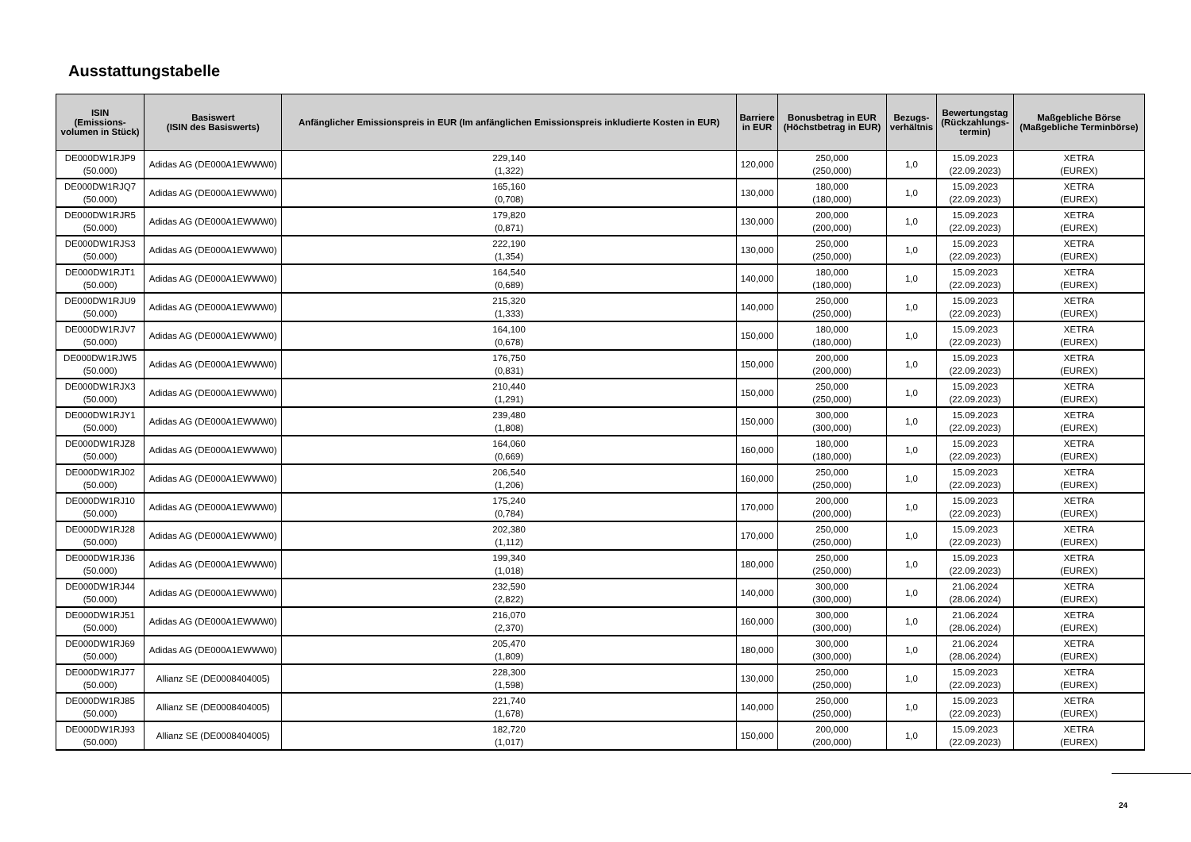Ausstattungstabelle
| ISIN (Emissions- volumen in Stück) | Basiswert (ISIN des Basiswerts) | Anfänglicher Emissionspreis in EUR (Im anfänglichen Emissionspreis inkludierte Kosten in EUR) | Barriere in EUR | Bonusbetrag in EUR (Höchstbetrag in EUR) | Bezugs- verhältnis | Bewertungstag (Rückzahlungs- termin) | Maßgebliche Börse (Maßgebliche Terminbörse) |
| --- | --- | --- | --- | --- | --- | --- | --- |
| DE000DW1RJP9 (50.000) | Adidas AG (DE000A1EWWW0) | 229,140 (1,322) | 120,000 | 250,000 (250,000) | 1,0 | 15.09.2023 (22.09.2023) | XETRA (EUREX) |
| DE000DW1RJQ7 (50.000) | Adidas AG (DE000A1EWWW0) | 165,160 (0,708) | 130,000 | 180,000 (180,000) | 1,0 | 15.09.2023 (22.09.2023) | XETRA (EUREX) |
| DE000DW1RJR5 (50.000) | Adidas AG (DE000A1EWWW0) | 179,820 (0,871) | 130,000 | 200,000 (200,000) | 1,0 | 15.09.2023 (22.09.2023) | XETRA (EUREX) |
| DE000DW1RJS3 (50.000) | Adidas AG (DE000A1EWWW0) | 222,190 (1,354) | 130,000 | 250,000 (250,000) | 1,0 | 15.09.2023 (22.09.2023) | XETRA (EUREX) |
| DE000DW1RJT1 (50.000) | Adidas AG (DE000A1EWWW0) | 164,540 (0,689) | 140,000 | 180,000 (180,000) | 1,0 | 15.09.2023 (22.09.2023) | XETRA (EUREX) |
| DE000DW1RJU9 (50.000) | Adidas AG (DE000A1EWWW0) | 215,320 (1,333) | 140,000 | 250,000 (250,000) | 1,0 | 15.09.2023 (22.09.2023) | XETRA (EUREX) |
| DE000DW1RJV7 (50.000) | Adidas AG (DE000A1EWWW0) | 164,100 (0,678) | 150,000 | 180,000 (180,000) | 1,0 | 15.09.2023 (22.09.2023) | XETRA (EUREX) |
| DE000DW1RJW5 (50.000) | Adidas AG (DE000A1EWWW0) | 176,750 (0,831) | 150,000 | 200,000 (200,000) | 1,0 | 15.09.2023 (22.09.2023) | XETRA (EUREX) |
| DE000DW1RJX3 (50.000) | Adidas AG (DE000A1EWWW0) | 210,440 (1,291) | 150,000 | 250,000 (250,000) | 1,0 | 15.09.2023 (22.09.2023) | XETRA (EUREX) |
| DE000DW1RJY1 (50.000) | Adidas AG (DE000A1EWWW0) | 239,480 (1,808) | 150,000 | 300,000 (300,000) | 1,0 | 15.09.2023 (22.09.2023) | XETRA (EUREX) |
| DE000DW1RJZ8 (50.000) | Adidas AG (DE000A1EWWW0) | 164,060 (0,669) | 160,000 | 180,000 (180,000) | 1,0 | 15.09.2023 (22.09.2023) | XETRA (EUREX) |
| DE000DW1RJ02 (50.000) | Adidas AG (DE000A1EWWW0) | 206,540 (1,206) | 160,000 | 250,000 (250,000) | 1,0 | 15.09.2023 (22.09.2023) | XETRA (EUREX) |
| DE000DW1RJ10 (50.000) | Adidas AG (DE000A1EWWW0) | 175,240 (0,784) | 170,000 | 200,000 (200,000) | 1,0 | 15.09.2023 (22.09.2023) | XETRA (EUREX) |
| DE000DW1RJ28 (50.000) | Adidas AG (DE000A1EWWW0) | 202,380 (1,112) | 170,000 | 250,000 (250,000) | 1,0 | 15.09.2023 (22.09.2023) | XETRA (EUREX) |
| DE000DW1RJ36 (50.000) | Adidas AG (DE000A1EWWW0) | 199,340 (1,018) | 180,000 | 250,000 (250,000) | 1,0 | 15.09.2023 (22.09.2023) | XETRA (EUREX) |
| DE000DW1RJ44 (50.000) | Adidas AG (DE000A1EWWW0) | 232,590 (2,822) | 140,000 | 300,000 (300,000) | 1,0 | 21.06.2024 (28.06.2024) | XETRA (EUREX) |
| DE000DW1RJ51 (50.000) | Adidas AG (DE000A1EWWW0) | 216,070 (2,370) | 160,000 | 300,000 (300,000) | 1,0 | 21.06.2024 (28.06.2024) | XETRA (EUREX) |
| DE000DW1RJ69 (50.000) | Adidas AG (DE000A1EWWW0) | 205,470 (1,809) | 180,000 | 300,000 (300,000) | 1,0 | 21.06.2024 (28.06.2024) | XETRA (EUREX) |
| DE000DW1RJ77 (50.000) | Allianz SE (DE0008404005) | 228,300 (1,598) | 130,000 | 250,000 (250,000) | 1,0 | 15.09.2023 (22.09.2023) | XETRA (EUREX) |
| DE000DW1RJ85 (50.000) | Allianz SE (DE0008404005) | 221,740 (1,678) | 140,000 | 250,000 (250,000) | 1,0 | 15.09.2023 (22.09.2023) | XETRA (EUREX) |
| DE000DW1RJ93 (50.000) | Allianz SE (DE0008404005) | 182,720 (1,017) | 150,000 | 200,000 (200,000) | 1,0 | 15.09.2023 (22.09.2023) | XETRA (EUREX) |
24